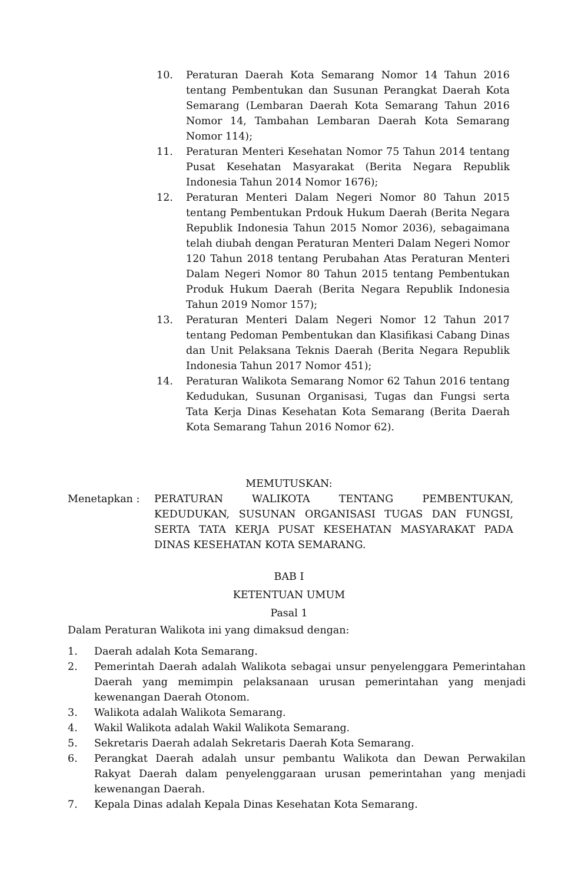10. Peraturan Daerah Kota Semarang Nomor 14 Tahun 2016 tentang Pembentukan dan Susunan Perangkat Daerah Kota Semarang (Lembaran Daerah Kota Semarang Tahun 2016 Nomor 14, Tambahan Lembaran Daerah Kota Semarang Nomor 114);
11. Peraturan Menteri Kesehatan Nomor 75 Tahun 2014 tentang Pusat Kesehatan Masyarakat (Berita Negara Republik Indonesia Tahun 2014 Nomor 1676);
12. Peraturan Menteri Dalam Negeri Nomor 80 Tahun 2015 tentang Pembentukan Prdouk Hukum Daerah (Berita Negara Republik Indonesia Tahun 2015 Nomor 2036), sebagaimana telah diubah dengan Peraturan Menteri Dalam Negeri Nomor 120 Tahun 2018 tentang Perubahan Atas Peraturan Menteri Dalam Negeri Nomor 80 Tahun 2015 tentang Pembentukan Produk Hukum Daerah (Berita Negara Republik Indonesia Tahun 2019 Nomor 157);
13. Peraturan Menteri Dalam Negeri Nomor 12 Tahun 2017 tentang Pedoman Pembentukan dan Klasifikasi Cabang Dinas dan Unit Pelaksana Teknis Daerah (Berita Negara Republik Indonesia Tahun 2017 Nomor 451);
14. Peraturan Walikota Semarang Nomor 62 Tahun 2016 tentang Kedudukan, Susunan Organisasi, Tugas dan Fungsi serta Tata Kerja Dinas Kesehatan Kota Semarang (Berita Daerah Kota Semarang Tahun 2016 Nomor 62).
MEMUTUSKAN:
Menetapkan : PERATURAN WALIKOTA TENTANG PEMBENTUKAN, KEDUDUKAN, SUSUNAN ORGANISASI TUGAS DAN FUNGSI, SERTA TATA KERJA PUSAT KESEHATAN MASYARAKAT PADA DINAS KESEHATAN KOTA SEMARANG.
BAB I
KETENTUAN UMUM
Pasal 1
Dalam Peraturan Walikota ini yang dimaksud dengan:
1. Daerah adalah Kota Semarang.
2. Pemerintah Daerah adalah Walikota sebagai unsur penyelenggara Pemerintahan Daerah yang memimpin pelaksanaan urusan pemerintahan yang menjadi kewenangan Daerah Otonom.
3. Walikota adalah Walikota Semarang.
4. Wakil Walikota adalah Wakil Walikota Semarang.
5. Sekretaris Daerah adalah Sekretaris Daerah Kota Semarang.
6. Perangkat Daerah adalah unsur pembantu Walikota dan Dewan Perwakilan Rakyat Daerah dalam penyelenggaraan urusan pemerintahan yang menjadi kewenangan Daerah.
7. Kepala Dinas adalah Kepala Dinas Kesehatan Kota Semarang.